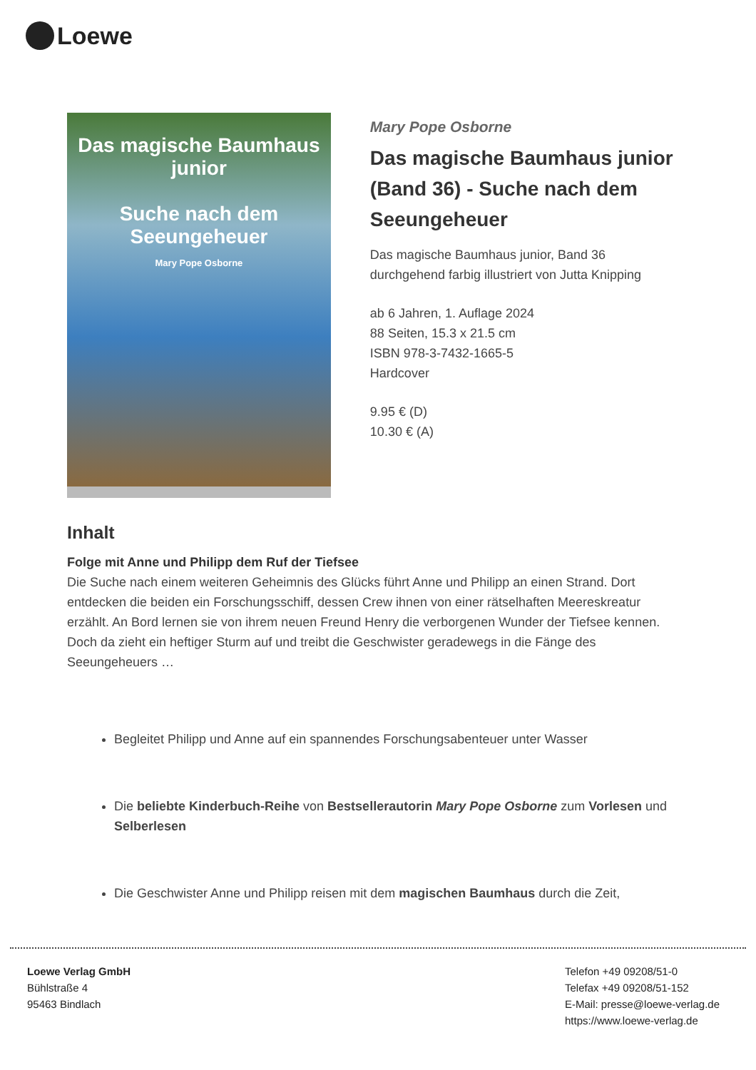Loewe
Das magische Baumhaus junior
Suche nach dem Seeungeheuer
Mary Pope Osborne
Mary Pope Osborne
Das magische Baumhaus junior (Band 36) - Suche nach dem Seeungeheuer
Das magische Baumhaus junior, Band 36
durchgehend farbig illustriert von Jutta Knipping
ab 6 Jahren, 1. Auflage 2024
88 Seiten, 15.3 x 21.5 cm
ISBN 978-3-7432-1665-5
Hardcover
9.95 € (D)
10.30 € (A)
Inhalt
Folge mit Anne und Philipp dem Ruf der Tiefsee
Die Suche nach einem weiteren Geheimnis des Glücks führt Anne und Philipp an einen Strand. Dort entdecken die beiden ein Forschungsschiff, dessen Crew ihnen von einer rätselhaften Meereskreatur erzählt. An Bord lernen sie von ihrem neuen Freund Henry die verborgenen Wunder der Tiefsee kennen. Doch da zieht ein heftiger Sturm auf und treibt die Geschwister geradewegs in die Fänge des Seeungeheuers …
Begleitet Philipp und Anne auf ein spannendes Forschungsabenteuer unter Wasser
Die beliebte Kinderbuch-Reihe von Bestsellerautorin Mary Pope Osborne zum Vorlesen und Selberlesen
Die Geschwister Anne und Philipp reisen mit dem magischen Baumhaus durch die Zeit,
Loewe Verlag GmbH
Bühlstraße 4
95463 Bindlach
Telefon +49 09208/51-0
Telefax +49 09208/51-152
E-Mail: presse@loewe-verlag.de
https://www.loewe-verlag.de